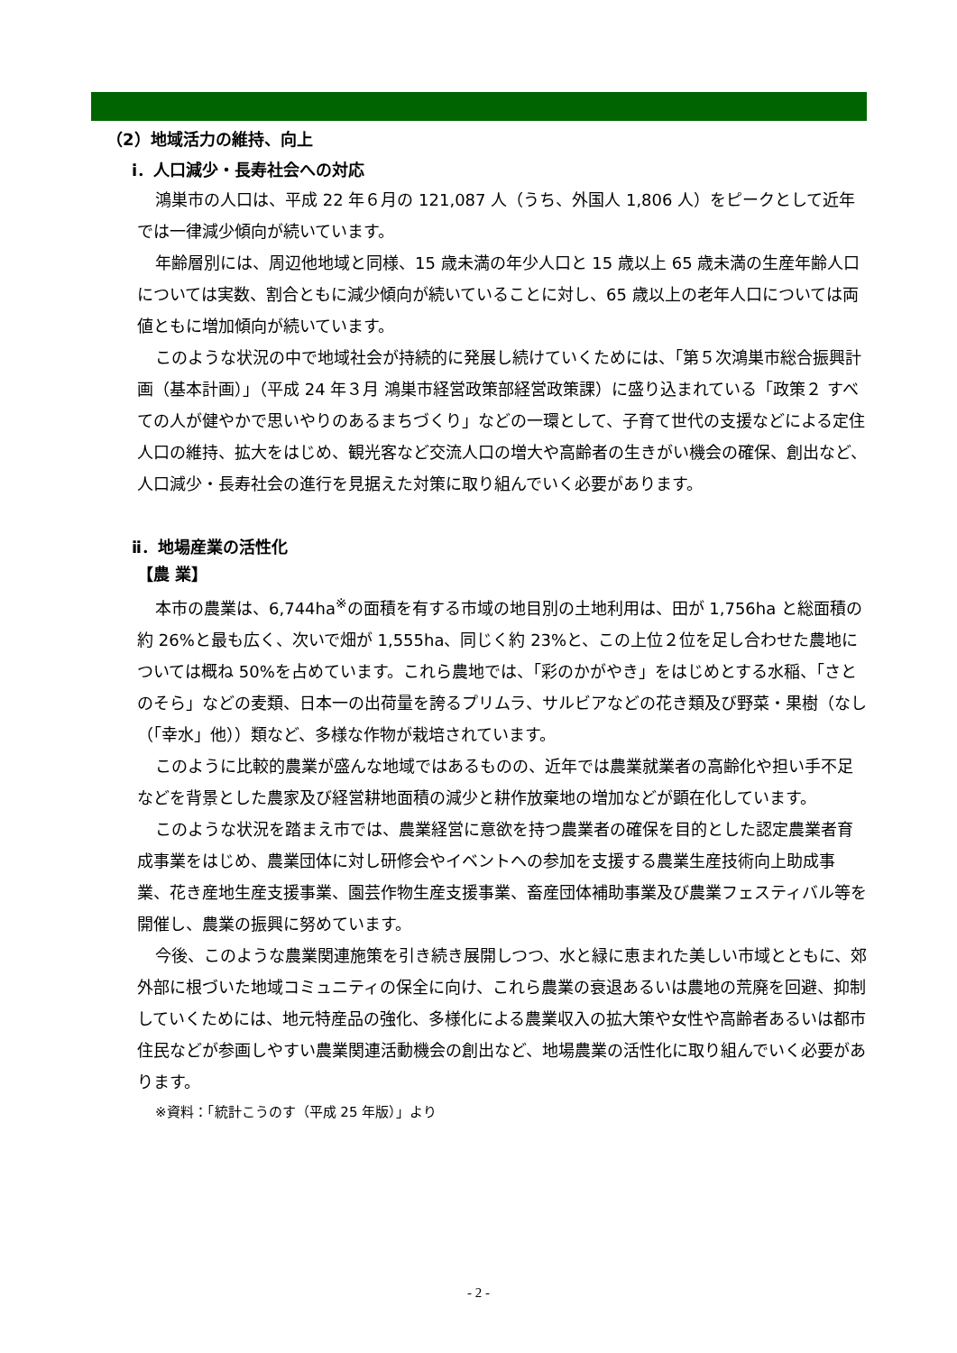（2）地域活力の維持、向上
ⅰ．人口減少・長寿社会への対応
鴻巣市の人口は、平成 22 年６月の 121,087 人（うち、外国人 1,806 人）をピークとして近年では一律減少傾向が続いています。
年齢層別には、周辺他地域と同様、15 歳未満の年少人口と 15 歳以上 65 歳未満の生産年齢人口については実数、割合ともに減少傾向が続いていることに対し、65 歳以上の老年人口については両値ともに増加傾向が続いています。
このような状況の中で地域社会が持続的に発展し続けていくためには、「第５次鴻巣市総合振興計画（基本計画）」（平成 24 年３月 鴻巣市経営政策部経営政策課）に盛り込まれている「政策２ すべての人が健やかで思いやりのあるまちづくり」などの一環として、子育て世代の支援などによる定住人口の維持、拡大をはじめ、観光客など交流人口の増大や高齢者の生きがい機会の確保、創出など、人口減少・長寿社会の進行を見据えた対策に取り組んでいく必要があります。
ⅱ．地場産業の活性化
【農 業】
本市の農業は、6,744ha<sup>※</sup>の面積を有する市域の地目別の土地利用は、田が 1,756ha と総面積の約 26%と最も広く、次いで畑が 1,555ha、同じく約 23%と、この上位２位を足し合わせた農地については概ね 50%を占めています。これら農地では、「彩のかがやき」をはじめとする水稲、「さとのそら」などの麦類、日本一の出荷量を誇るプリムラ、サルビアなどの花き類及び野菜・果樹（なし（「幸水」他））類など、多様な作物が栽培されています。
このように比較的農業が盛んな地域ではあるものの、近年では農業就業者の高齢化や担い手不足などを背景とした農家及び経営耕地面積の減少と耕作放棄地の増加などが顕在化しています。
このような状況を踏まえ市では、農業経営に意欲を持つ農業者の確保を目的とした認定農業者育成事業をはじめ、農業団体に対し研修会やイベントへの参加を支援する農業生産技術向上助成事業、花き産地生産支援事業、園芸作物生産支援事業、畜産団体補助事業及び農業フェスティバル等を開催し、農業の振興に努めています。
今後、このような農業関連施策を引き続き展開しつつ、水と緑に恵まれた美しい市域とともに、郊外部に根づいた地域コミュニティの保全に向け、これら農業の衰退あるいは農地の荒廃を回避、抑制していくためには、地元特産品の強化、多様化による農業収入の拡大策や女性や高齢者あるいは都市住民などが参画しやすい農業関連活動機会の創出など、地場農業の活性化に取り組んでいく必要があります。
※資料：「統計こうのす（平成 25 年版）」より
- 2 -